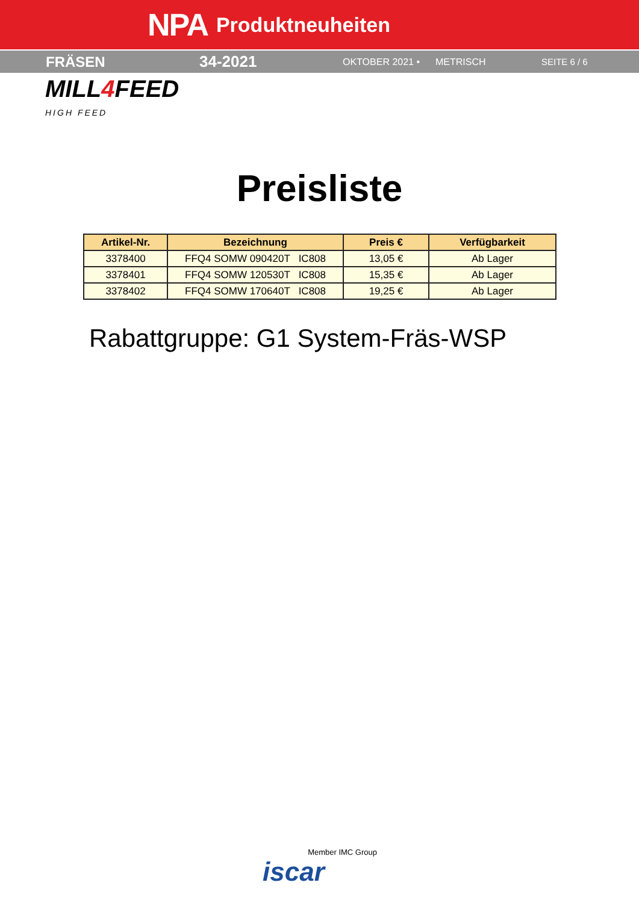NPA Produktneuheiten
FRÄSEN 34-2021 OKTOBER 2021 • METRISCH SEITE 6 / 6
MILL4 FEED
HIGH FEED
Preisliste
| Artikel-Nr. | Bezeichnung | Preis € | Verfügbarkeit |
| --- | --- | --- | --- |
| 3378400 | FFQ4 SOMW 090420T IC808 | 13,05 € | Ab Lager |
| 3378401 | FFQ4 SOMW 120530T IC808 | 15,35 € | Ab Lager |
| 3378402 | FFQ4 SOMW 170640T IC808 | 19,25 € | Ab Lager |
Rabattgruppe: G1 System-Fräs-WSP
Member IMC Group
iscar